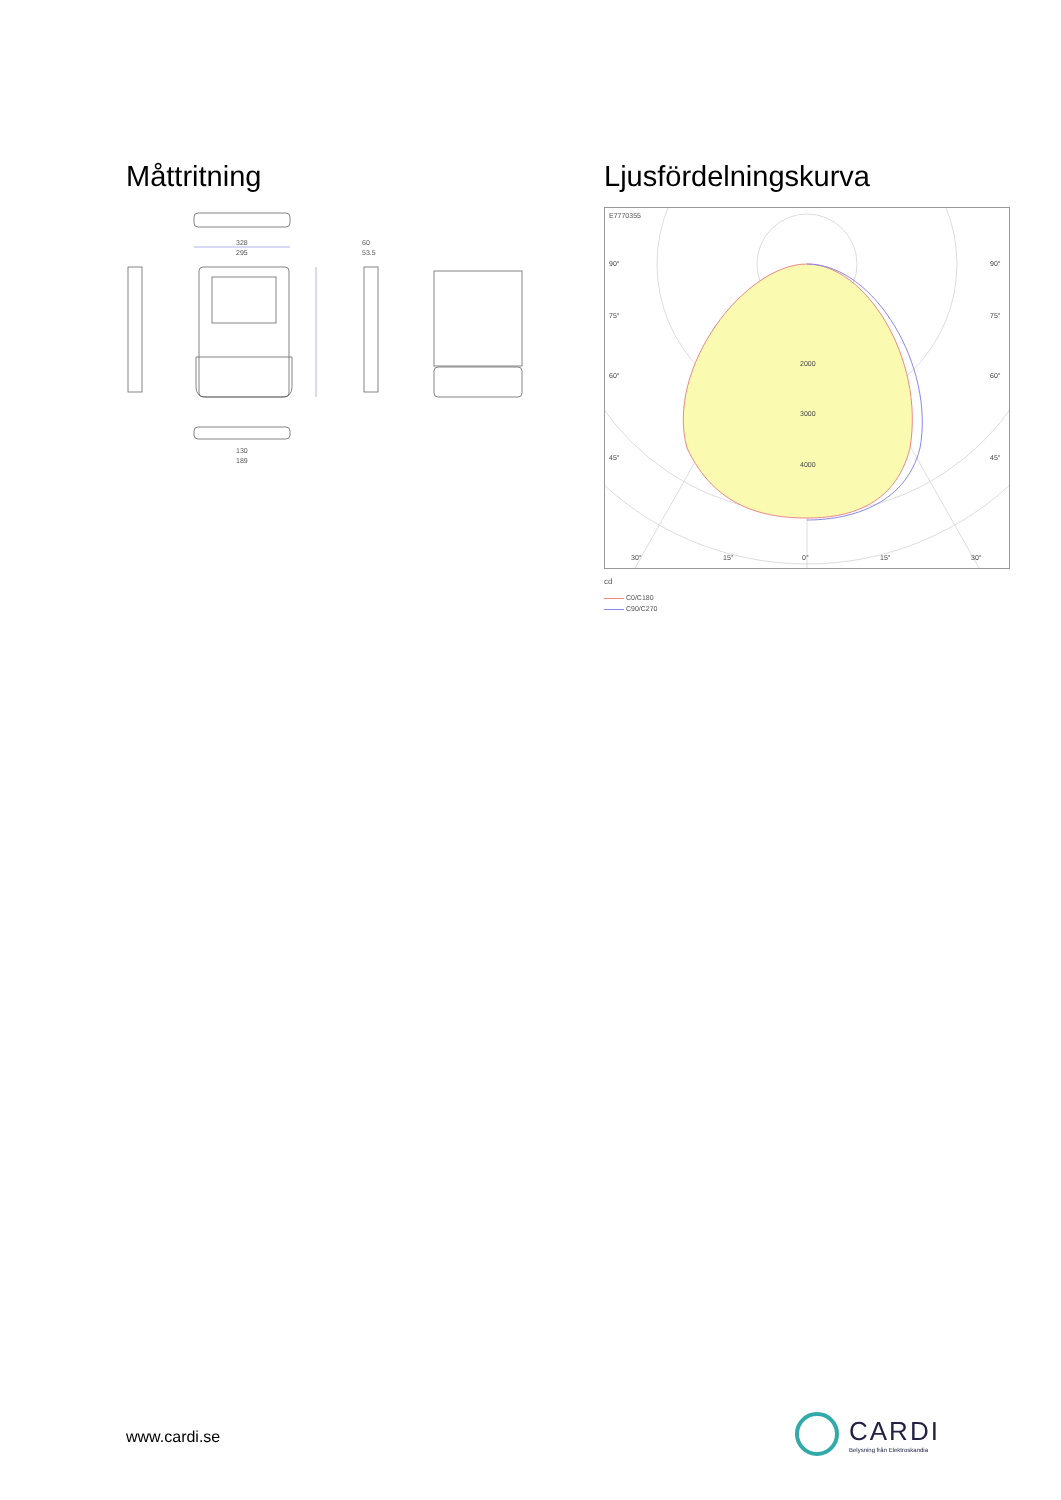Måttritning
328
295
60
53.5
130
189
Ljusfördelningskurva
E7770355
90°
90°
75°
75°
60°
60°
45°
45°
2000
3000
4000
30°
15°
0°
15°
30°
cd
C0/C180
C90/C270
www.cardi.se
CARDI
Belysning från Elektroskandia